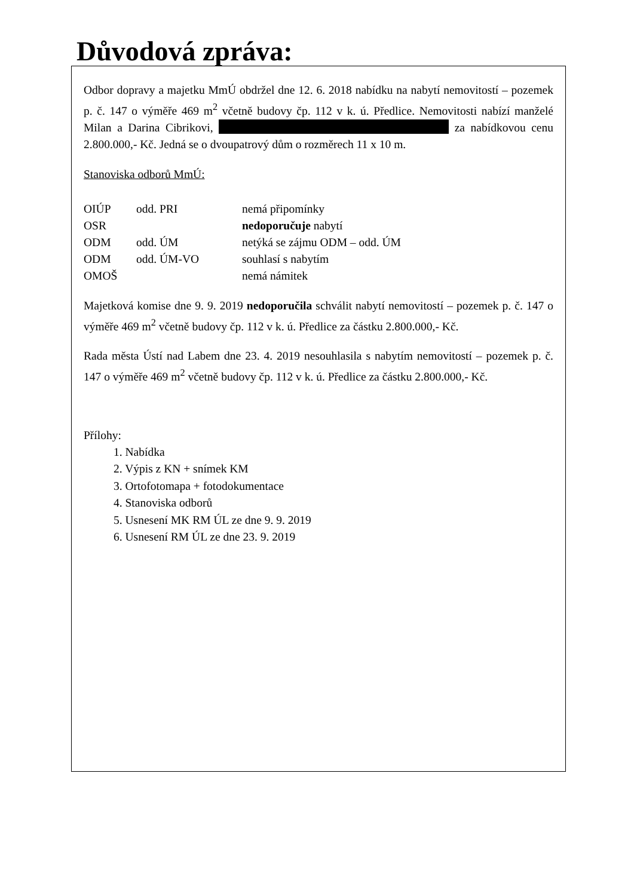Důvodová zpráva:
Odbor dopravy a majetku MmÚ obdržel dne 12. 6. 2018 nabídku na nabytí nemovitostí – pozemek p. č. 147 o výměře 469 m<sup>2</sup> včetně budovy čp. 112 v k. ú. Předlice. Nemovitosti nabízí manželé Milan a Darina Cibrikovi, za nabídkovou cenu 2.800.000,- Kč. Jedná se o dvoupatrový dům o rozměrech 11 x 10 m.
Stanoviska odborů MmÚ:
| OIÚP | odd. PRI | nemá připomínky |
| OSR | | nedoporučuje nabytí |
| ODM | odd. ÚM | netýká se zájmu ODM – odd. ÚM |
| ODM | odd. ÚM-VO | souhlasí s nabytím |
| OMOŠ | | nemá námitek |
Majetková komise dne 9. 9. 2019 nedoporučila schválit nabytí nemovitostí – pozemek p. č. 147 o výměře 469 m<sup>2</sup> včetně budovy čp. 112 v k. ú. Předlice za částku 2.800.000,- Kč.
Rada města Ústí nad Labem dne 23. 4. 2019 nesouhlasila s nabytím nemovitostí – pozemek p. č. 147 o výměře 469 m<sup>2</sup> včetně budovy čp. 112 v k. ú. Předlice za částku 2.800.000,- Kč.
Přílohy:
1. Nabídka
2. Výpis z KN + snímek KM
3. Ortofotomapa + fotodokumentace
4. Stanoviska odborů
5. Usnesení MK RM ÚL ze dne 9. 9. 2019
6. Usnesení RM ÚL ze dne 23. 9. 2019